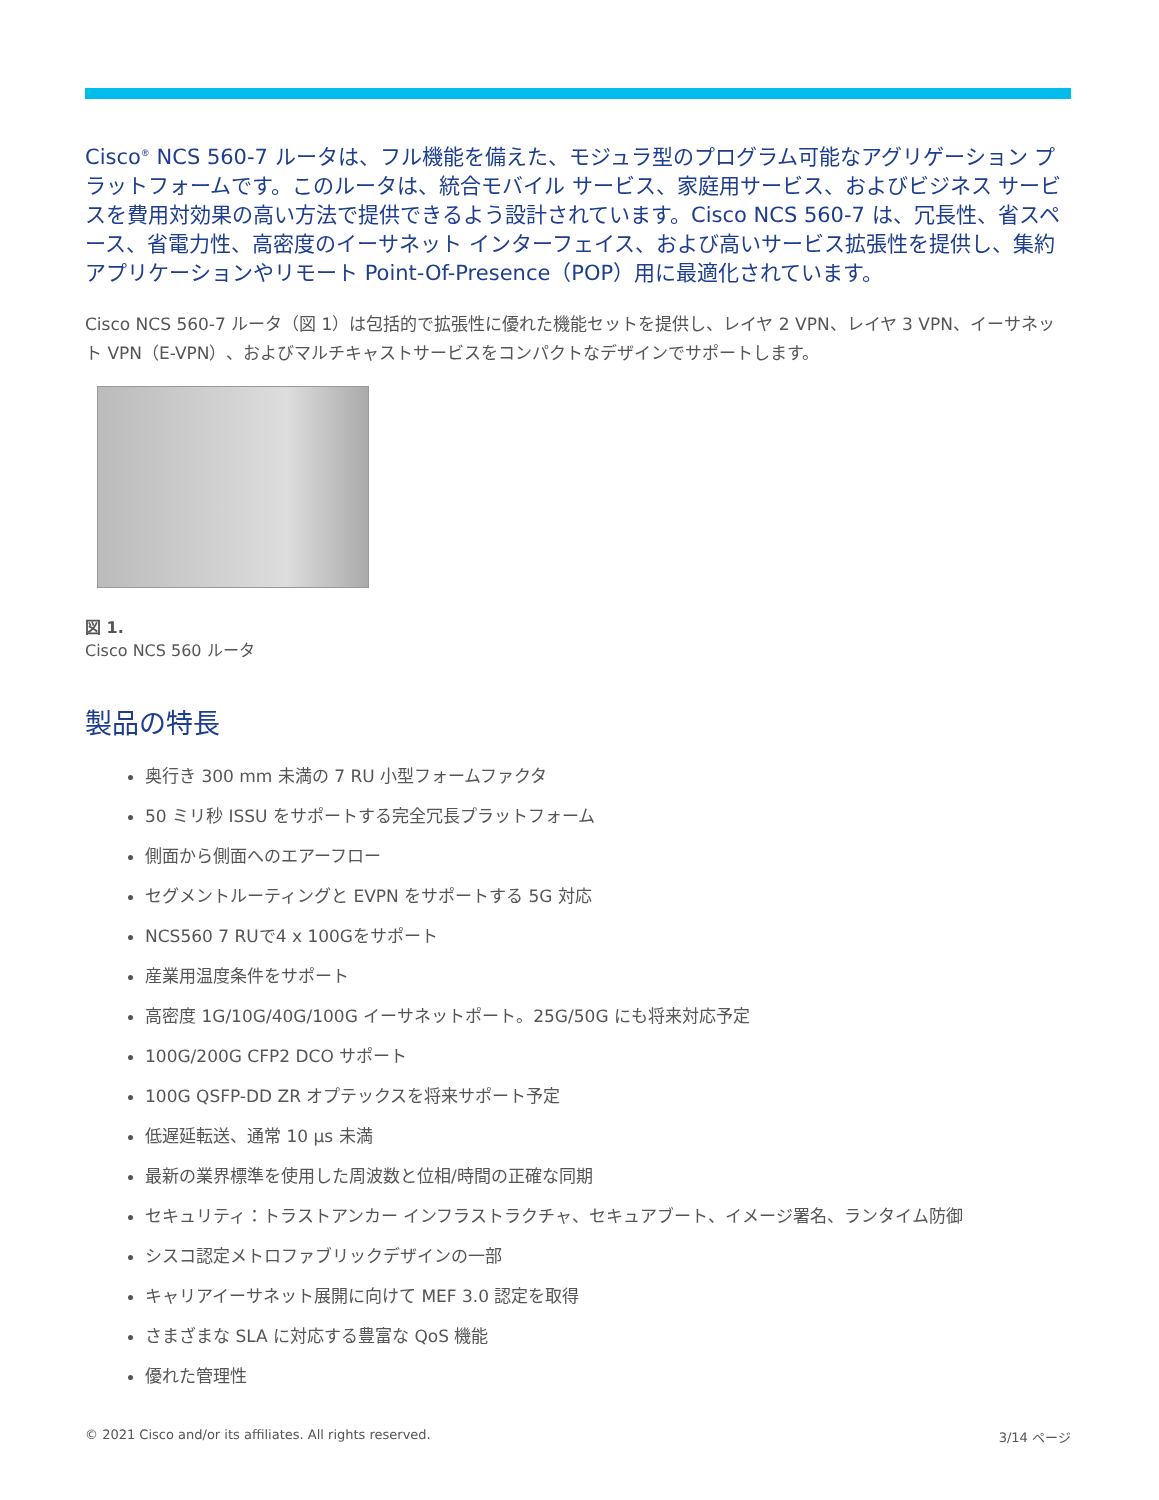Cisco<sup>®</sup> NCS 560-7 ルータは、フル機能を備えた、モジュラ型のプログラム可能なアグリゲーション プラットフォームです。このルータは、統合モバイル サービス、家庭用サービス、およびビジネス サービスを費用対効果の高い方法で提供できるよう設計されています。Cisco NCS 560-7 は、冗長性、省スペース、省電力性、高密度のイーサネット インターフェイス、および高いサービス拡張性を提供し、集約アプリケーションやリモート Point-Of-Presence（POP）用に最適化されています。
Cisco NCS 560-7 ルータ（図 1）は包括的で拡張性に優れた機能セットを提供し、レイヤ 2 VPN、レイヤ 3 VPN、イーサネット VPN（E-VPN）、およびマルチキャストサービスをコンパクトなデザインでサポートします。
図 1.
Cisco NCS 560 ルータ
製品の特長
奥行き 300 mm 未満の 7 RU 小型フォームファクタ
50 ミリ秒 ISSU をサポートする完全冗長プラットフォーム
側面から側面へのエアーフロー
セグメントルーティングと EVPN をサポートする 5G 対応
NCS560 7 RUで4 x 100Gをサポート
産業用温度条件をサポート
高密度 1G/10G/40G/100G イーサネットポート。25G/50G にも将来対応予定
100G/200G CFP2 DCO サポート
100G QSFP-DD ZR オプテックスを将来サポート予定
低遅延転送、通常 10 μs 未満
最新の業界標準を使用した周波数と位相/時間の正確な同期
セキュリティ：トラストアンカー インフラストラクチャ、セキュアブート、イメージ署名、ランタイム防御
シスコ認定メトロファブリックデザインの一部
キャリアイーサネット展開に向けて MEF 3.0 認定を取得
さまざまな SLA に対応する豊富な QoS 機能
優れた管理性
© 2021 Cisco and/or its affiliates. All rights reserved. 3/14 ページ